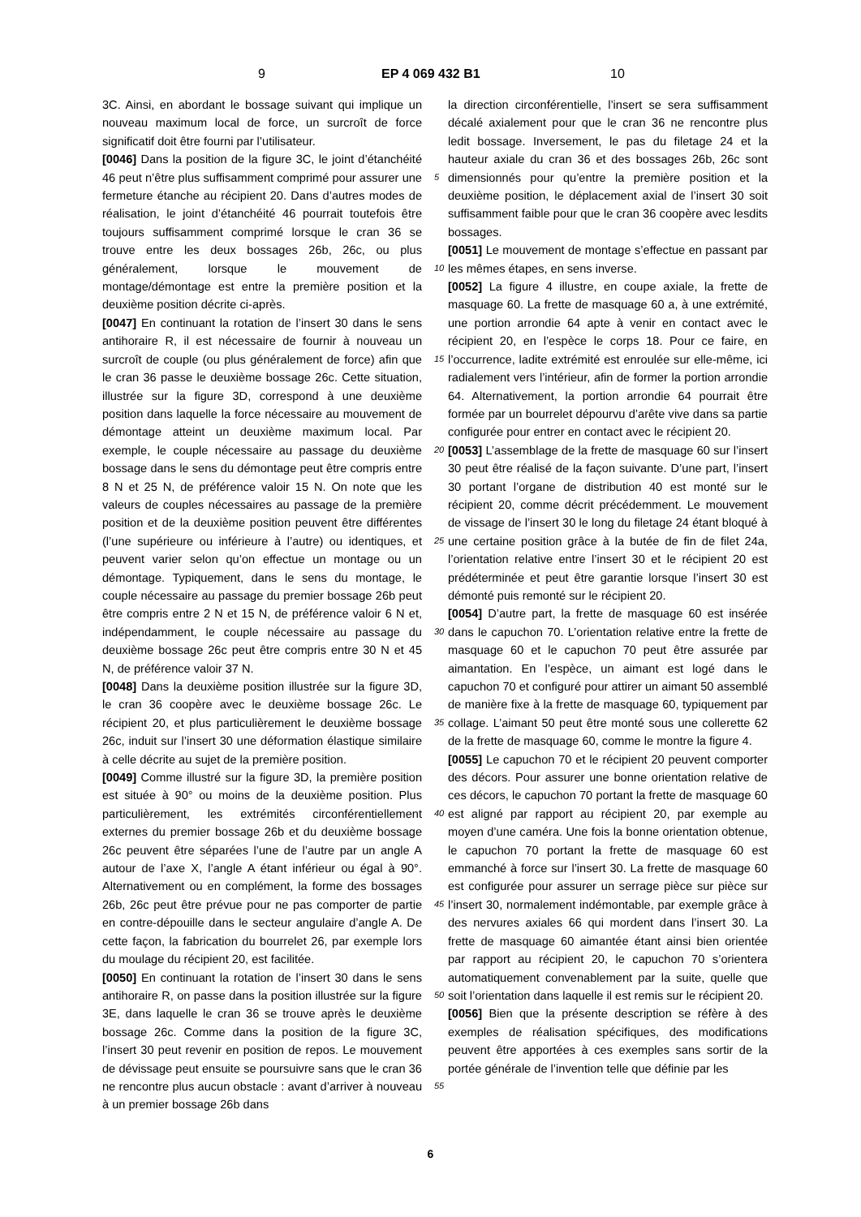9 EP 4 069 432 B1 10
3C. Ainsi, en abordant le bossage suivant qui implique un nouveau maximum local de force, un surcroît de force significatif doit être fourni par l’utilisateur.
[0046] Dans la position de la figure 3C, le joint d’étanchéité 46 peut n’être plus suffisamment comprimé pour assurer une fermeture étanche au récipient 20. Dans d’autres modes de réalisation, le joint d’étanchéité 46 pourrait toutefois être toujours suffisamment comprimé lorsque le cran 36 se trouve entre les deux bossages 26b, 26c, ou plus généralement, lorsque le mouvement de montage/démontage est entre la première position et la deuxième position décrite ci-après.
[0047] En continuant la rotation de l’insert 30 dans le sens antihoraire R, il est nécessaire de fournir à nouveau un surcroît de couple (ou plus généralement de force) afin que le cran 36 passe le deuxième bossage 26c. Cette situation, illustrée sur la figure 3D, correspond à une deuxième position dans laquelle la force nécessaire au mouvement de démontage atteint un deuxième maximum local. Par exemple, le couple nécessaire au passage du deuxième bossage dans le sens du démontage peut être compris entre 8 N et 25 N, de préférence valoir 15 N. On note que les valeurs de couples nécessaires au passage de la première position et de la deuxième position peuvent être différentes (l’une supérieure ou inférieure à l’autre) ou identiques, et peuvent varier selon qu’on effectue un montage ou un démontage. Typiquement, dans le sens du montage, le couple nécessaire au passage du premier bossage 26b peut être compris entre 2 N et 15 N, de préférence valoir 6 N et, indépendamment, le couple nécessaire au passage du deuxième bossage 26c peut être compris entre 30 N et 45 N, de préférence valoir 37 N.
[0048] Dans la deuxième position illustrée sur la figure 3D, le cran 36 coopère avec le deuxième bossage 26c. Le récipient 20, et plus particulièrement le deuxième bossage 26c, induit sur l’insert 30 une déformation élastique similaire à celle décrite au sujet de la première position.
[0049] Comme illustré sur la figure 3D, la première position est située à 90° ou moins de la deuxième position. Plus particulièrement, les extrémités circonférentiellement externes du premier bossage 26b et du deuxième bossage 26c peuvent être séparées l’une de l’autre par un angle A autour de l’axe X, l’angle A étant inférieur ou égal à 90°. Alternativement ou en complément, la forme des bossages 26b, 26c peut être prévue pour ne pas comporter de partie en contre-dépouille dans le secteur angulaire d’angle A. De cette façon, la fabrication du bourrelet 26, par exemple lors du moulage du récipient 20, est facilitée.
[0050] En continuant la rotation de l’insert 30 dans le sens antihoraire R, on passe dans la position illustrée sur la figure 3E, dans laquelle le cran 36 se trouve après le deuxième bossage 26c. Comme dans la position de la figure 3C, l’insert 30 peut revenir en position de repos. Le mouvement de dévissage peut ensuite se poursuivre sans que le cran 36 ne rencontre plus aucun obstacle : avant d’arriver à nouveau à un premier bossage 26b dans
la direction circonférentielle, l’insert se sera suffisamment décalé axialement pour que le cran 36 ne rencontre plus ledit bossage. Inversement, le pas du filetage 24 et la hauteur axiale du cran 36 et des bossages 26b, 26c sont dimensionnés pour qu’entre la première position et la deuxième position, le déplacement axial de l’insert 30 soit suffisamment faible pour que le cran 36 coopère avec lesdits bossages.
[0051] Le mouvement de montage s’effectue en passant par les mêmes étapes, en sens inverse.
[0052] La figure 4 illustre, en coupe axiale, la frette de masquage 60. La frette de masquage 60 a, à une extrémité, une portion arrondie 64 apte à venir en contact avec le récipient 20, en l’espèce le corps 18. Pour ce faire, en l’occurrence, ladite extrémité est enroulée sur elle-même, ici radialement vers l’intérieur, afin de former la portion arrondie 64. Alternativement, la portion arrondie 64 pourrait être formée par un bourrelet dépourvu d’arête vive dans sa partie configurée pour entrer en contact avec le récipient 20.
[0053] L’assemblage de la frette de masquage 60 sur l’insert 30 peut être réalisé de la façon suivante. D’une part, l’insert 30 portant l’organe de distribution 40 est monté sur le récipient 20, comme décrit précédemment. Le mouvement de vissage de l’insert 30 le long du filetage 24 étant bloqué à une certaine position grâce à la butée de fin de filet 24a, l’orientation relative entre l’insert 30 et le récipient 20 est prédéterminée et peut être garantie lorsque l’insert 30 est démonté puis remonté sur le récipient 20.
[0054] D’autre part, la frette de masquage 60 est insérée dans le capuchon 70. L’orientation relative entre la frette de masquage 60 et le capuchon 70 peut être assurée par aimantation. En l’espèce, un aimant est logé dans le capuchon 70 et configuré pour attirer un aimant 50 assemblé de manière fixe à la frette de masquage 60, typiquement par collage. L’aimant 50 peut être monté sous une collerette 62 de la frette de masquage 60, comme le montre la figure 4.
[0055] Le capuchon 70 et le récipient 20 peuvent comporter des décors. Pour assurer une bonne orientation relative de ces décors, le capuchon 70 portant la frette de masquage 60 est aligné par rapport au récipient 20, par exemple au moyen d’une caméra. Une fois la bonne orientation obtenue, le capuchon 70 portant la frette de masquage 60 est emmanché à force sur l’insert 30. La frette de masquage 60 est configurée pour assurer un serrage pièce sur pièce sur l’insert 30, normalement indémontable, par exemple grâce à des nervures axiales 66 qui mordent dans l’insert 30. La frette de masquage 60 aimantée étant ainsi bien orientée par rapport au récipient 20, le capuchon 70 s’orientera automatiquement convenablement par la suite, quelle que soit l’orientation dans laquelle il est remis sur le récipient 20.
[0056] Bien que la présente description se réfère à des exemples de réalisation spécifiques, des modifications peuvent être apportées à ces exemples sans sortir de la portée générale de l’invention telle que définie par les
5
10
15
20
25
30
35
40
45
50
55
6